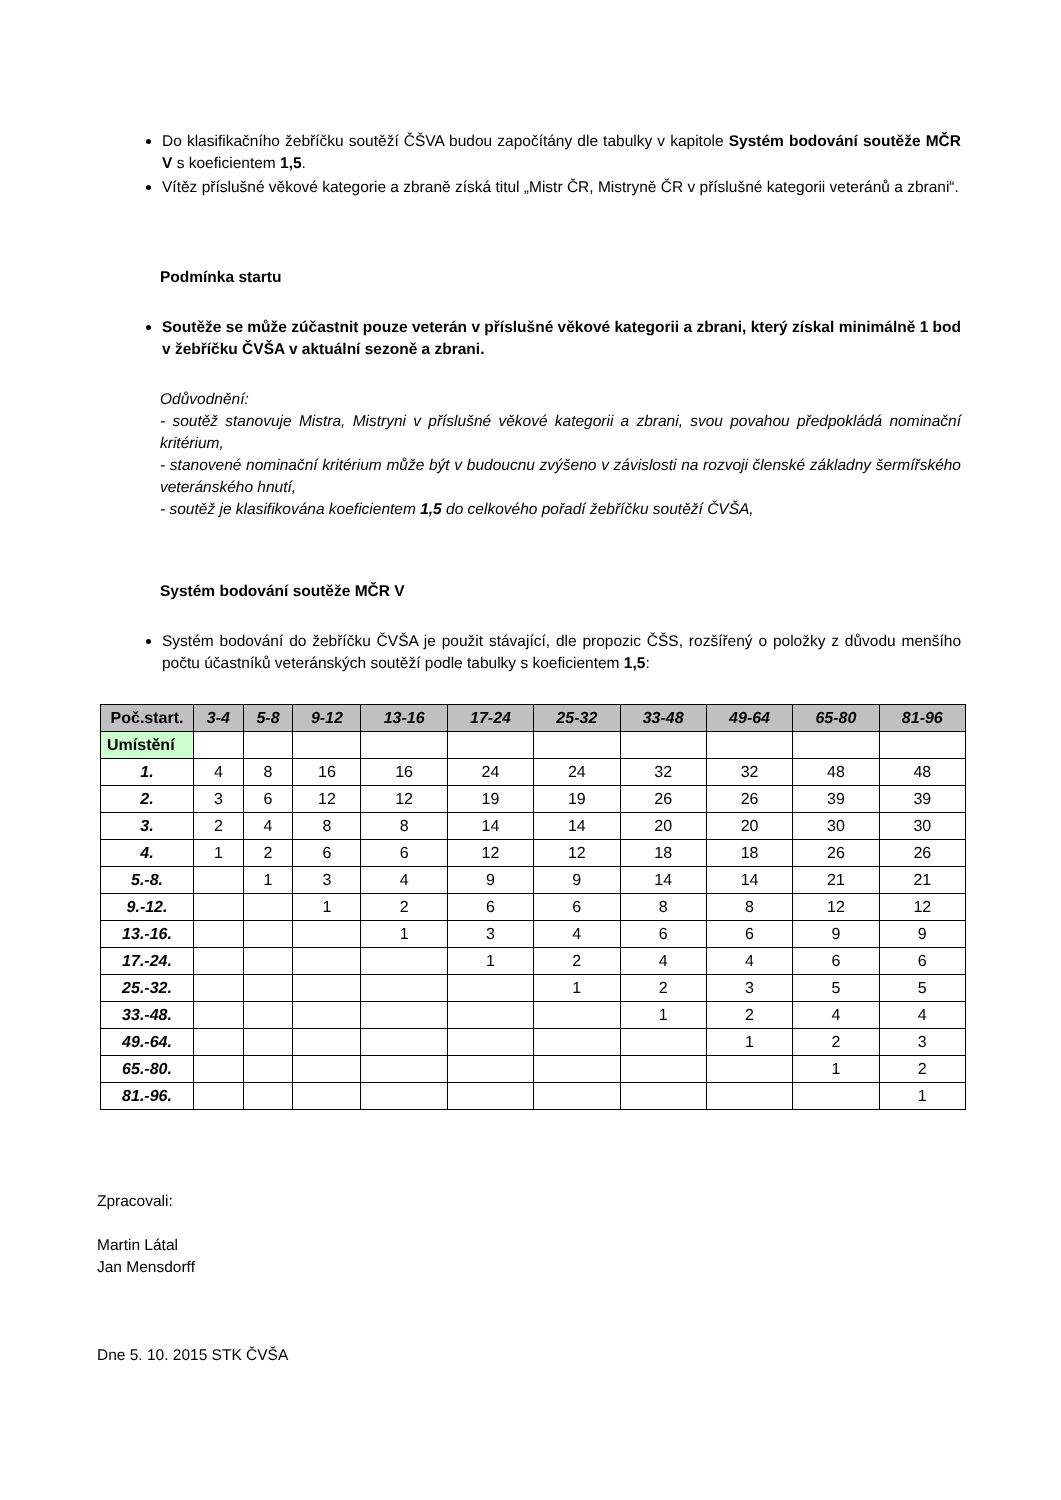Do klasifikačního žebříčku soutěží ČŠVA budou započítány dle tabulky v kapitole Systém bodování soutěže MČR V s koeficientem 1,5.
Vítěz příslušné věkové kategorie a zbraně získá titul „Mistr ČR, Mistryně ČR v příslušné kategorii veteránů a zbrani“.
Podmínka startu
Soutěže se může zúčastnit pouze veterán v příslušné věkové kategorii a zbrani, který získal minimálně 1 bod v žebříčku ČVŠA v aktuální sezoně a zbrani.
Odůvodnění:
- soutěž stanovuje Mistra, Mistryni v příslušné věkové kategorii a zbrani, svou povahou předpokládá nominační kritérium,
- stanovené nominační kritérium může být v budoucnu zvýšeno v závislosti na rozvoji členské základny šermířského veteránského hnutí,
- soutěž je klasifikována koeficientem 1,5 do celkového pořadí žebříčku soutěží ČVŠA,
Systém bodování soutěže MČR V
Systém bodování do žebříčku ČVŠA je použit stávající, dle propozic ČŠS, rozšířený o položky z důvodu menšího počtu účastníků veteránských soutěží podle tabulky s koeficientem 1,5:
| Poč.start. | 3-4 | 5-8 | 9-12 | 13-16 | 17-24 | 25-32 | 33-48 | 49-64 | 65-80 | 81-96 |
| --- | --- | --- | --- | --- | --- | --- | --- | --- | --- | --- |
| Umístění | | | | | | | | | | |
| 1. | 4 | 8 | 16 | 16 | 24 | 24 | 32 | 32 | 48 | 48 |
| 2. | 3 | 6 | 12 | 12 | 19 | 19 | 26 | 26 | 39 | 39 |
| 3. | 2 | 4 | 8 | 8 | 14 | 14 | 20 | 20 | 30 | 30 |
| 4. | 1 | 2 | 6 | 6 | 12 | 12 | 18 | 18 | 26 | 26 |
| 5.-8. | | 1 | 3 | 4 | 9 | 9 | 14 | 14 | 21 | 21 |
| 9.-12. | | | 1 | 2 | 6 | 6 | 8 | 8 | 12 | 12 |
| 13.-16. | | | | 1 | 3 | 4 | 6 | 6 | 9 | 9 |
| 17.-24. | | | | | 1 | 2 | 4 | 4 | 6 | 6 |
| 25.-32. | | | | | | 1 | 2 | 3 | 5 | 5 |
| 33.-48. | | | | | | | 1 | 2 | 4 | 4 |
| 49.-64. | | | | | | | | 1 | 2 | 3 |
| 65.-80. | | | | | | | | | 1 | 2 |
| 81.-96. | | | | | | | | | | 1 |
Zpracovali:
Martin Látal
Jan Mensdorff
Dne 5. 10. 2015 STK ČVŠA